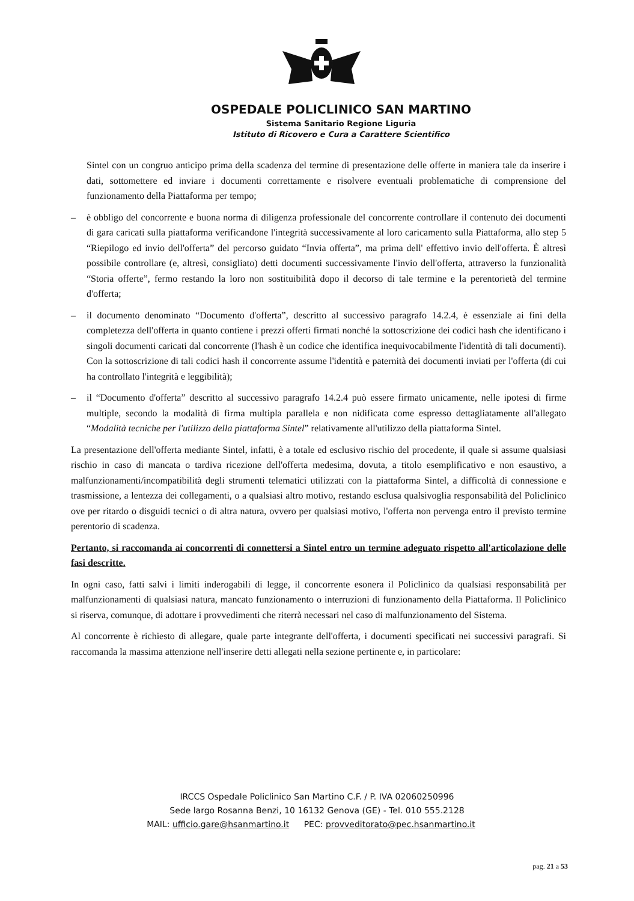OSPEDALE POLICLINICO SAN MARTINO
Sistema Sanitario Regione Liguria
Istituto di Ricovero e Cura a Carattere Scientifico
Sintel con un congruo anticipo prima della scadenza del termine di presentazione delle offerte in maniera tale da inserire i dati, sottomettere ed inviare i documenti correttamente e risolvere eventuali problematiche di comprensione del funzionamento della Piattaforma per tempo;
– è obbligo del concorrente e buona norma di diligenza professionale del concorrente controllare il contenuto dei documenti di gara caricati sulla piattaforma verificandone l'integrità successivamente al loro caricamento sulla Piattaforma, allo step 5 “Riepilogo ed invio dell'offerta” del percorso guidato “Invia offerta”, ma prima dell' effettivo invio dell'offerta. È altresì possibile controllare (e, altresì, consigliato) detti documenti successivamente l'invio dell'offerta, attraverso la funzionalità “Storia offerte”, fermo restando la loro non sostituibilità dopo il decorso di tale termine e la perentorietà del termine d'offerta;
– il documento denominato “Documento d'offerta”, descritto al successivo paragrafo 14.2.4, è essenziale ai fini della completezza dell'offerta in quanto contiene i prezzi offerti firmati nonché la sottoscrizione dei codici hash che identificano i singoli documenti caricati dal concorrente (l'hash è un codice che identifica inequivocabilmente l'identità di tali documenti). Con la sottoscrizione di tali codici hash il concorrente assume l'identità e paternità dei documenti inviati per l'offerta (di cui ha controllato l'integrità e leggibilità);
– il “Documento d'offerta” descritto al successivo paragrafo 14.2.4 può essere firmato unicamente, nelle ipotesi di firme multiple, secondo la modalità di firma multipla parallela e non nidificata come espresso dettagliatamente all'allegato “Modalità tecniche per l'utilizzo della piattaforma Sintel” relativamente all'utilizzo della piattaforma Sintel.
La presentazione dell'offerta mediante Sintel, infatti, è a totale ed esclusivo rischio del procedente, il quale si assume qualsiasi rischio in caso di mancata o tardiva ricezione dell'offerta medesima, dovuta, a titolo esemplificativo e non esaustivo, a malfunzionamenti/incompatibilità degli strumenti telematici utilizzati con la piattaforma Sintel, a difficoltà di connessione e trasmissione, a lentezza dei collegamenti, o a qualsiasi altro motivo, restando esclusa qualsivoglia responsabilità del Policlinico ove per ritardo o disguidi tecnici o di altra natura, ovvero per qualsiasi motivo, l'offerta non pervenga entro il previsto termine perentorio di scadenza.
Pertanto, si raccomanda ai concorrenti di connettersi a Sintel entro un termine adeguato rispetto all'articolazione delle fasi descritte.
In ogni caso, fatti salvi i limiti inderogabili di legge, il concorrente esonera il Policlinico da qualsiasi responsabilità per malfunzionamenti di qualsiasi natura, mancato funzionamento o interruzioni di funzionamento della Piattaforma. Il Policlinico si riserva, comunque, di adottare i provvedimenti che riterrà necessari nel caso di malfunzionamento del Sistema.
Al concorrente è richiesto di allegare, quale parte integrante dell'offerta, i documenti specificati nei successivi paragrafi. Si raccomanda la massima attenzione nell'inserire detti allegati nella sezione pertinente e, in particolare:
IRCCS Ospedale Policlinico San Martino C.F. / P. IVA 02060250996
Sede largo Rosanna Benzi, 10 16132 Genova (GE) - Tel. 010 555.2128
MAIL: ufficio.gare@hsanmartino.it PEC: provveditorato@pec.hsanmartino.it
pag. 21 a 53